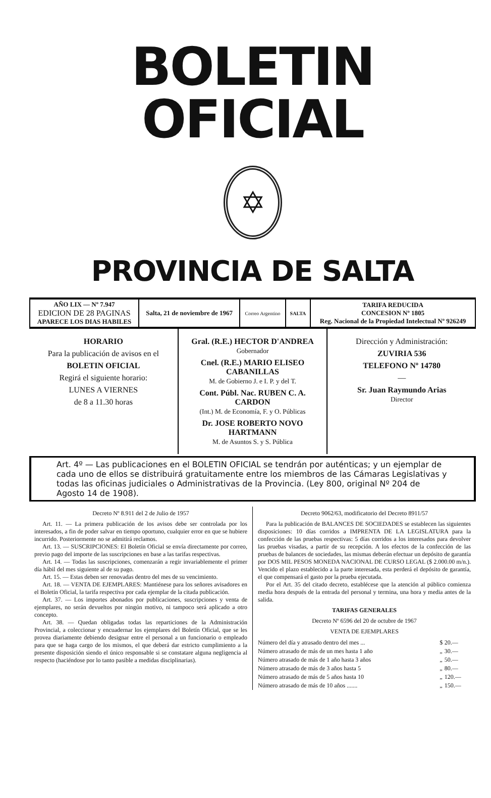BOLETIN OFICIAL
✡
PROVINCIA DE SALTA
| AÑO LIX — Nº 7.947 EDICION DE 28 PAGINAS APARECE LOS DIAS HABILES | Salta, 21 de noviembre de 1967 | Correo Argentino | SALTA | TARIFA REDUCIDA CONCESION Nº 1805 Reg. Nacional de la Propiedad Intelectual Nº 926249 |
HORARIO
Para la publicación de avisos en el
BOLETIN OFICIAL
Regirá el siguiente horario:
LUNES A VIERNES
de 8 a 11.30 horas
Gral. (R.E.) HECTOR D'ANDREA
Gobernador
Cnel. (R.E.) MARIO ELISEO CABANILLAS
M. de Gobierno J. e I. P. y del T.
Cont. Públ. Nac. RUBEN C. A. CARDON
(Int.) M. de Economía, F. y O. Públicas
Dr. JOSE ROBERTO NOVO HARTMANN
M. de Asuntos S. y S. Pública
Dirección y Administración:
ZUVIRIA 536
TELEFONO Nº 14780
—
Sr. Juan Raymundo Arias
Director
Art. 4º — Las publicaciones en el BOLETIN OFICIAL se tendrán por auténticas; y un ejemplar de cada uno de ellos se distribuirá gratuitamente entre los miembros de las Cámaras Legislativas y todas las oficinas judiciales o Administrativas de la Provincia. (Ley 800, original Nº 204 de Agosto 14 de 1908).
Decreto Nº 8.911 del 2 de Julio de 1957
Art. 11. — La primera publicación de los avisos debe ser controlada por los interesados, a fin de poder salvar en tiempo oportuno, cualquier error en que se hubiere incurrido. Posteriormente no se admitirá reclamos.
Art. 13. — SUSCRIPCIONES: El Boletín Oficial se envía directamente por correo, previo pago del importe de las suscripciones en base a las tarifas respectivas.
Art. 14. — Todas las suscripciones, comenzarán a regir invariablemente el primer día hábil del mes siguiente al de su pago.
Art. 15. — Estas deben ser renovadas dentro del mes de su vencimiento.
Art. 18. — VENTA DE EJEMPLARES: Mantiénese para los señores avisadores en el Boletín Oficial, la tarifa respectiva por cada ejemplar de la citada publicación.
Art. 37. — Los importes abonados por publicaciones, suscripciones y venta de ejemplares, no serán devueltos por ningún motivo, ni tampoco será aplicado a otro concepto.
Art. 38. — Quedan obligadas todas las reparticiones de la Administración Provincial, a coleccionar y encuadernar los ejemplares del Boletín Oficial, que se les provea diariamente debiendo designar entre el personal a un funcionario o empleado para que se haga cargo de los mismos, el que deberá dar estricto cumplimiento a la presente disposición siendo el único responsable si se constatare alguna negligencia al respecto (haciéndose por lo tanto pasible a medidas disciplinarias).
Decreto 9062/63, modificatorio del Decreto 8911/57
Para la publicación de BALANCES DE SOCIEDADES se establecen las siguientes disposiciones: 10 días corridos a IMPRENTA DE LA LEGISLATURA para la confección de las pruebas respectivas: 5 días corridos a los interesados para devolver las pruebas visadas, a partir de su recepción. A los efectos de la confección de las pruebas de balances de sociedades, las mismas deberán efectuar un depósito de garantía por DOS MIL PESOS MONEDA NACIONAL DE CURSO LEGAL ($ 2.000.00 m/n.). Vencido el plazo establecido a la parte interesada, esta perderá el depósito de garantía, el que compensará el gasto por la prueba ejecutada.
Por el Art. 35 del citado decreto, establécese que la atención al público comienza media hora después de la entrada del personal y termina, una hora y media antes de la salida.
TARIFAS GENERALES
Decreto Nº 6596 del 20 de octubre de 1967
VENTA DE EJEMPLARES
| Número del día y atrasado dentro del mes ... | $ | 20.— |
| Número atrasado de más de un mes hasta 1 año | „ | 30.— |
| Número atrasado de más de 1 año hasta 3 años | „ | 50.— |
| Número atrasado de más de 3 años hasta 5 | „ | 80.— |
| Número atrasado de más de 5 años hasta 10 | „ | 120.— |
| Número atrasado de más de 10 años ....... | „ | 150.— |